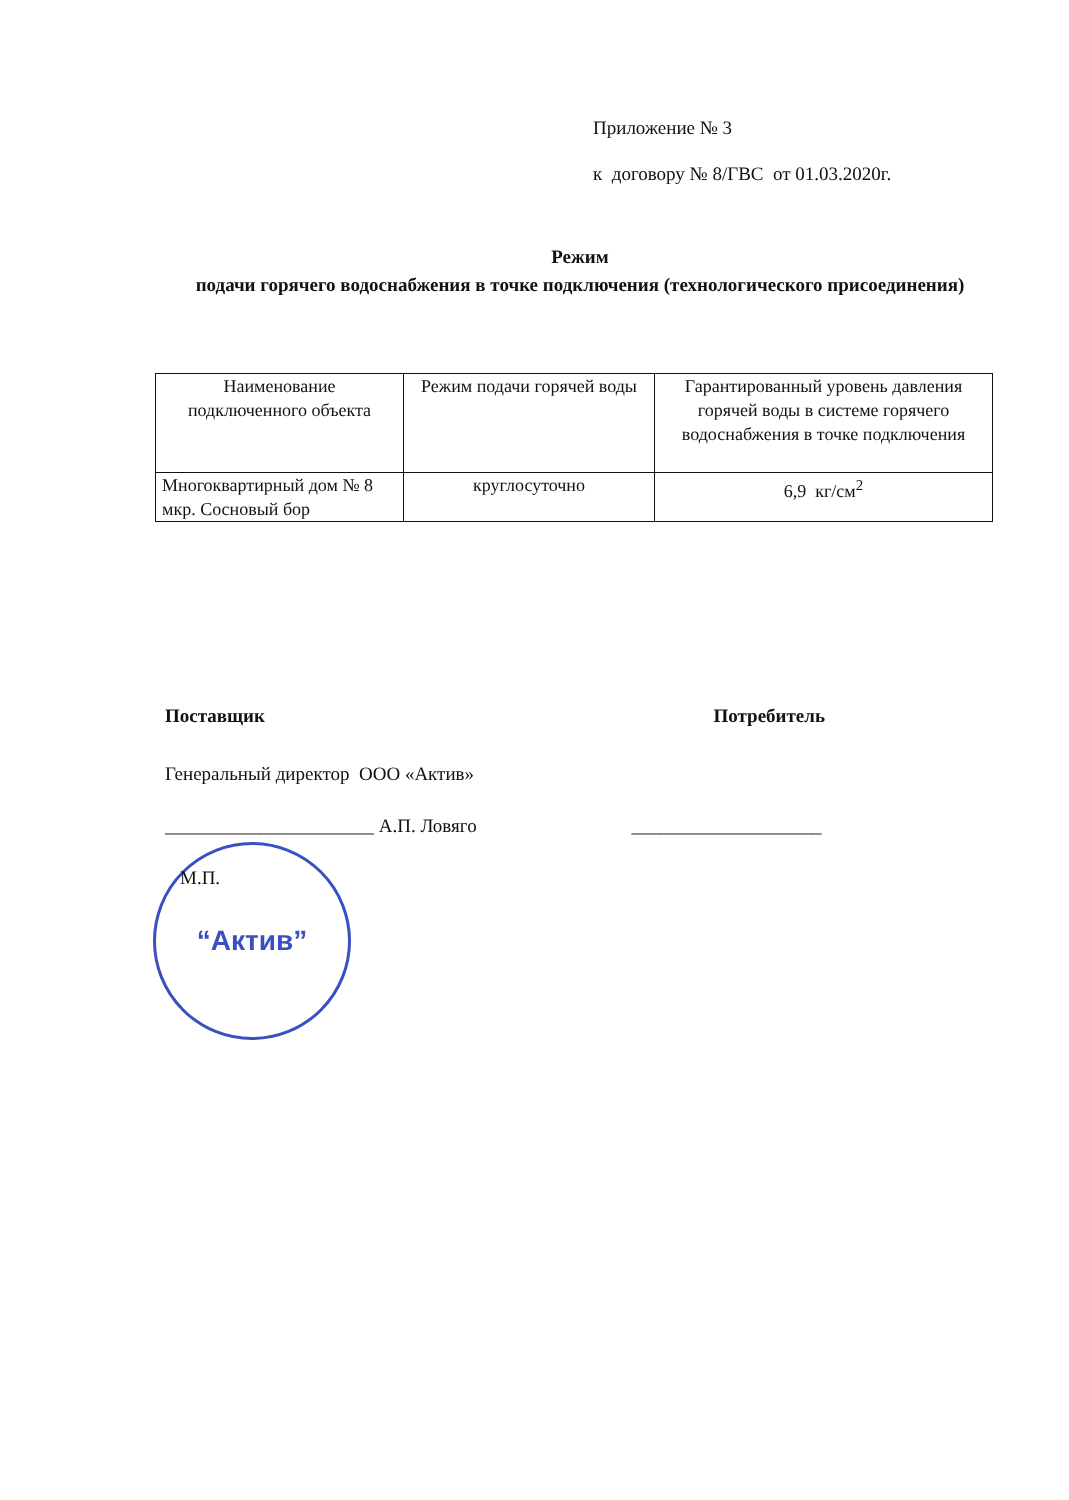Приложение № 3
к договору № 8/ГВС от 01.03.2020г.
Режим
подачи горячего водоснабжения в точке подключения (технологического присоединения)
| Наименование подключенного объекта | Режим подачи горячей воды | Гарантированный уровень давления горячей воды в системе горячего водоснабжения в точке подключения |
| Многоквартирный дом № 8 мкр. Сосновый бор | круглосуточно | 6,9 кг/см<sup>2</sup> |
“Актив”
Поставщик Потребитель
Генеральный директор ООО «Актив»
______________________ А.П. Ловяго ____________________
М.П.